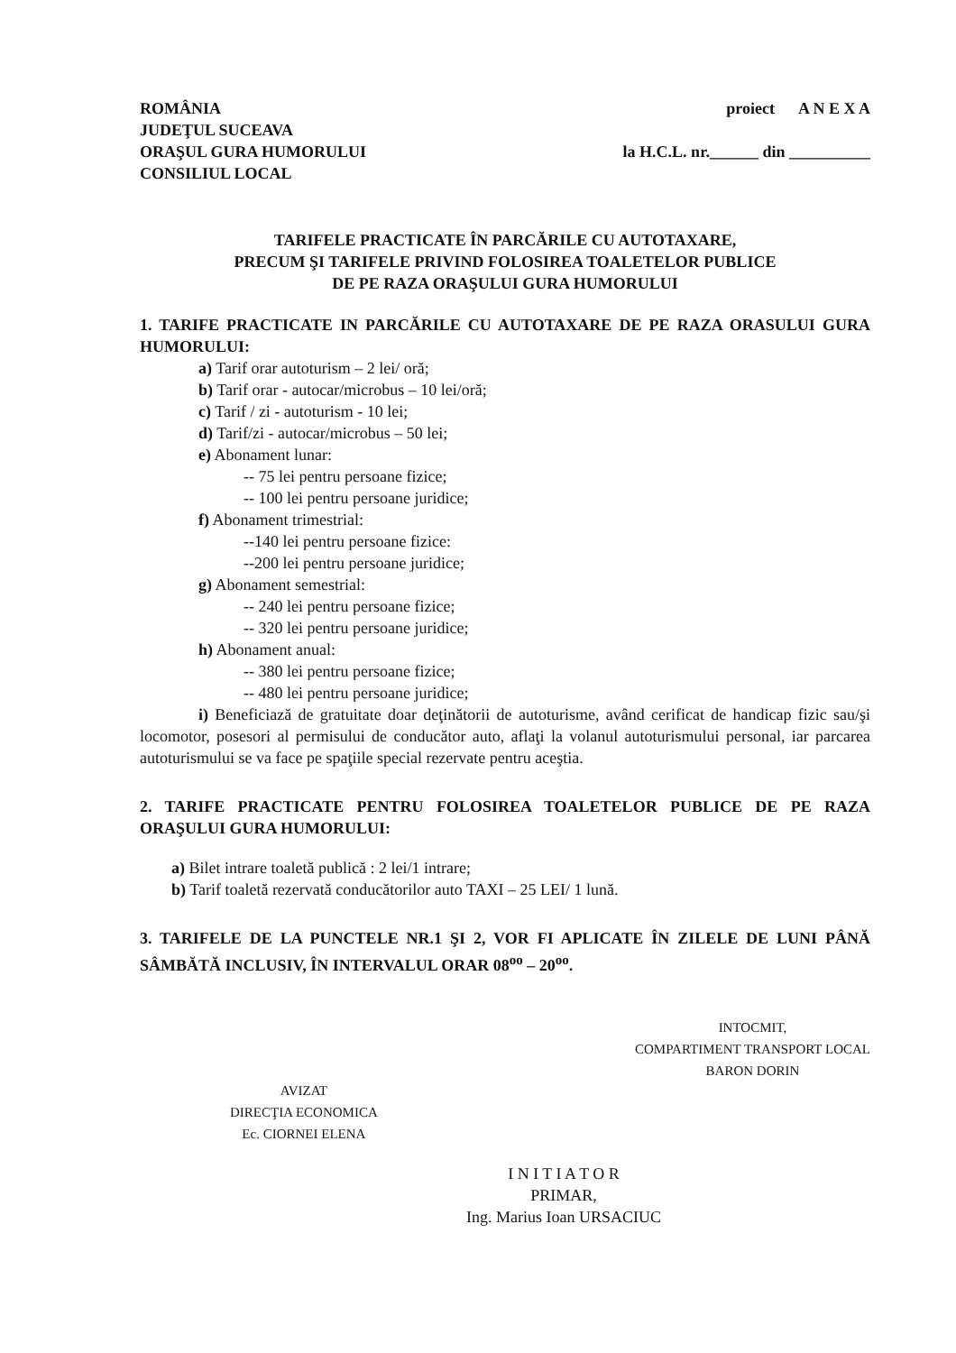ROMÂNIA
JUDEŢUL SUCEAVA
ORAŞUL GURA HUMORULUI
CONSILIUL LOCAL
proiect A N E X A
la H.C.L. nr.______ din __________
TARIFELE PRACTICATE ÎN PARCĂRILE CU AUTOTAXARE,
PRECUM ŞI TARIFELE PRIVIND FOLOSIREA TOALETELOR PUBLICE
DE PE RAZA ORAŞULUI GURA HUMORULUI
1. TARIFE PRACTICATE IN PARCĂRILE CU AUTOTAXARE DE PE RAZA ORASULUI GURA HUMORULUI:
a) Tarif orar autoturism – 2 lei/ oră;
b) Tarif orar - autocar/microbus – 10 lei/oră;
c) Tarif / zi - autoturism - 10 lei;
d) Tarif/zi - autocar/microbus – 50 lei;
e) Abonament lunar:
-- 75 lei pentru persoane fizice;
-- 100 lei pentru persoane juridice;
f) Abonament trimestrial:
--140 lei pentru persoane fizice:
--200 lei pentru persoane juridice;
g) Abonament semestrial:
-- 240 lei pentru persoane fizice;
-- 320 lei pentru persoane juridice;
h) Abonament anual:
-- 380 lei pentru persoane fizice;
-- 480 lei pentru persoane juridice;
i) Beneficiază de gratuitate doar deţinătorii de autoturisme, având cerificat de handicap fizic sau/şi locomotor, posesori al permisului de conducător auto, aflaţi la volanul autoturismului personal, iar parcarea autoturismului se va face pe spaţiile special rezervate pentru aceştia.
2. TARIFE PRACTICATE PENTRU FOLOSIREA TOALETELOR PUBLICE DE PE RAZA ORAŞULUI GURA HUMORULUI:
a) Bilet intrare toaletă publică : 2 lei/1 intrare;
b) Tarif toaletă rezervată conducătorilor auto TAXI – 25 LEI/ 1 lună.
3. TARIFELE DE LA PUNCTELE NR.1 ŞI 2, VOR FI APLICATE ÎN ZILELE DE LUNI PÂNĂ SÂMBĂTĂ INCLUSIV, ÎN INTERVALUL ORAR 08<sup>oo</sup> – 20<sup>oo</sup>.
AVIZAT
DIRECŢIA ECONOMICA
Ec. CIORNEI ELENA
INTOCMIT,
COMPARTIMENT TRANSPORT LOCAL
BARON DORIN
I N I T I A T O R
PRIMAR,
Ing. Marius Ioan URSACIUC